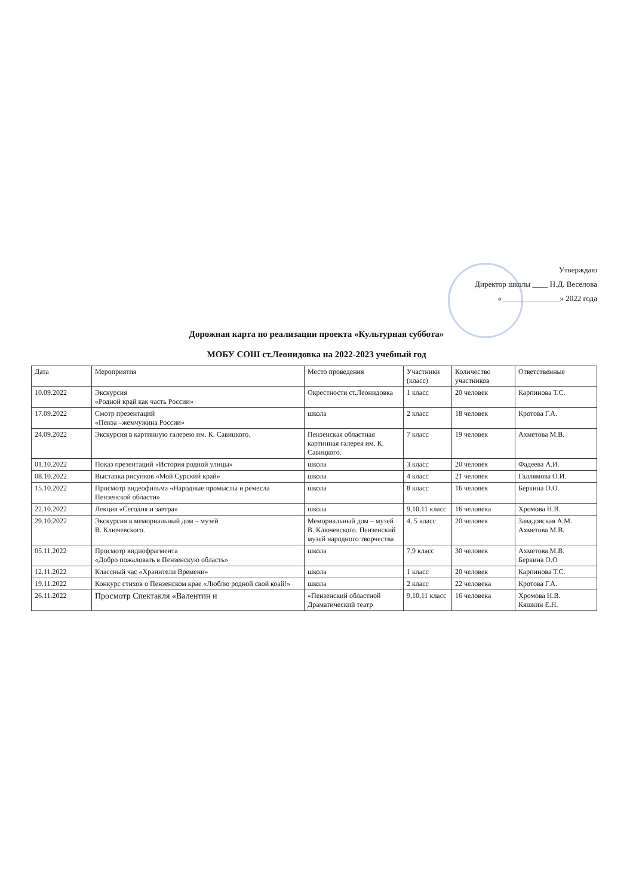Утверждаю
Директор школы ____ Н.Д. Веселова
«_______________» 2022 года
Дорожная карта по реализации проекта «Культурная суббота»
МОБУ СОШ ст.Леонидовка на 2022-2023 учебный год
| Дата | Мероприятия | Место проведения | Участники (класс) | Количество участников | Ответственные |
| --- | --- | --- | --- | --- | --- |
| 10.09.2022 | Экскурсия «Родной край как часть России» | Окрестности ст.Леонидовка | 1 класс | 20 человек | Карпинова Т.С. |
| 17.09.2022 | Смотр презентаций «Пенза –жемчужина России» | школа | 2 класс | 18 человек | Кротова Г.А. |
| 24.09.2022 | Экскурсия в картинную галерею им. К. Савицкого. | Пензенская областная картинная галерея им. К. Савицкого. | 7 класс | 19 человек | Ахметова М.В. |
| 01.10.2022 | Показ презентаций «История родной улицы» | школа | 3 класс | 20 человек | Фадеева А.И. |
| 08.10.2022 | Выставка рисунков «Мой Сурский край» | школа | 4 класс | 21 человек | Галлямова О.И. |
| 15.10.2022 | Просмотр видеофильма «Народные промыслы и ремесла Пензенской области» | школа | 8 класс | 16 человек | Беркина О.О. |
| 22.10.2022 | Лекция «Сегодня и завтра» | школа | 9,10,11 класс | 16 человека | Хромова Н.В. |
| 29.10.2022 | Экскурсия в мемориальный дом – музей В. Ключевского. | Мемориальный дом – музей В. Ключевского. Пензенский музей народного творчества | 4, 5 класс | 20 человек | Завадовская А.М. Ахметова М.В. |
| 05.11.2022 | Просмотр видиофрагмента «Добро пожаловать в Пензенскую область» | школа | 7,9 класс | 30 человек | Ахметова М.В. Беркина О.О |
| 12.11.2022 | Классный час «Хранители Времени» | школа | 1 класс | 20 человек | Карпинова Т.С. |
| 19.11.2022 | Конкурс стихов о Пензенском крае «Люблю родной свой коай!» | школа | 2 класс | 22 человека | Кротова Г.А. |
| 26.11.2022 | Просмотр Спектакля «Валентин и | «Пензенский областной Драматический театр | 9,10,11 класс | 16 человека | Хромова Н.В. Кяшкин Е.Н. |